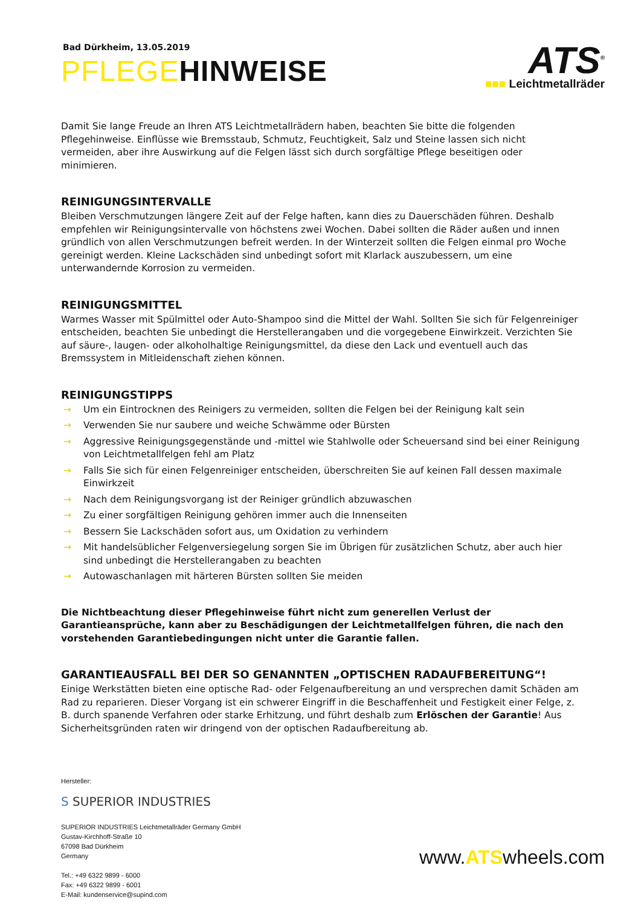ATS<sup>®</sup>
■■■ Leichtmetallräder
Bad Dürkheim, 13.05.2019
PFLEGEHINWEISE
Damit Sie lange Freude an Ihren ATS Leichtmetallrädern haben, beachten Sie bitte die folgenden Pflegehinweise. Einflüsse wie Bremsstaub, Schmutz, Feuchtigkeit, Salz und Steine lassen sich nicht vermeiden, aber ihre Auswirkung auf die Felgen lässt sich durch sorgfältige Pflege beseitigen oder minimieren.
REINIGUNGSINTERVALLE
Bleiben Verschmutzungen längere Zeit auf der Felge haften, kann dies zu Dauerschäden führen. Deshalb empfehlen wir Reinigungsintervalle von höchstens zwei Wochen. Dabei sollten die Räder außen und innen gründlich von allen Verschmutzungen befreit werden. In der Winterzeit sollten die Felgen einmal pro Woche gereinigt werden. Kleine Lackschäden sind unbedingt sofort mit Klarlack auszubessern, um eine unterwandernde Korrosion zu vermeiden.
REINIGUNGSMITTEL
Warmes Wasser mit Spülmittel oder Auto-Shampoo sind die Mittel der Wahl. Sollten Sie sich für Felgenreiniger entscheiden, beachten Sie unbedingt die Herstellerangaben und die vorgegebene Einwirkzeit. Verzichten Sie auf säure-, laugen- oder alkoholhaltige Reinigungsmittel, da diese den Lack und eventuell auch das Bremssystem in Mitleidenschaft ziehen können.
REINIGUNGSTIPPS
→ Um ein Eintrocknen des Reinigers zu vermeiden, sollten die Felgen bei der Reinigung kalt sein
→ Verwenden Sie nur saubere und weiche Schwämme oder Bürsten
→ Aggressive Reinigungsgegenstände und -mittel wie Stahlwolle oder Scheuersand sind bei einer Reinigung von Leichtmetallfelgen fehl am Platz
→ Falls Sie sich für einen Felgenreiniger entscheiden, überschreiten Sie auf keinen Fall dessen maximale Einwirkzeit
→ Nach dem Reinigungsvorgang ist der Reiniger gründlich abzuwaschen
→ Zu einer sorgfältigen Reinigung gehören immer auch die Innenseiten
→ Bessern Sie Lackschäden sofort aus, um Oxidation zu verhindern
→ Mit handelsüblicher Felgenversiegelung sorgen Sie im Übrigen für zusätzlichen Schutz, aber auch hier sind unbedingt die Herstellerangaben zu beachten
→ Autowaschanlagen mit härteren Bürsten sollten Sie meiden
Die Nichtbeachtung dieser Pflegehinweise führt nicht zum generellen Verlust der Garantieansprüche, kann aber zu Beschädigungen der Leichtmetallfelgen führen, die nach den vorstehenden Garantiebedingungen nicht unter die Garantie fallen.
GARANTIEAUSFALL BEI DER SO GENANNTEN „OPTISCHEN RADAUFBEREITUNG“!
Einige Werkstätten bieten eine optische Rad- oder Felgenaufbereitung an und versprechen damit Schäden am Rad zu reparieren. Dieser Vorgang ist ein schwerer Eingriff in die Beschaffenheit und Festigkeit einer Felge, z. B. durch spanende Verfahren oder starke Erhitzung, und führt deshalb zum Erlöschen der Garantie! Aus Sicherheitsgründen raten wir dringend von der optischen Radaufbereitung ab.
Hersteller:
S SUPERIOR INDUSTRIES
SUPERIOR INDUSTRIES Leichtmetallräder Germany GmbH
Gustav-Kirchhoff-Straße 10
67098 Bad Dürkheim
Germany
Tel.: +49 6322 9899 - 6000
Fax: +49 6322 9899 - 6001
E-Mail: kundenservice@supind.com
www.ATSwheels.com